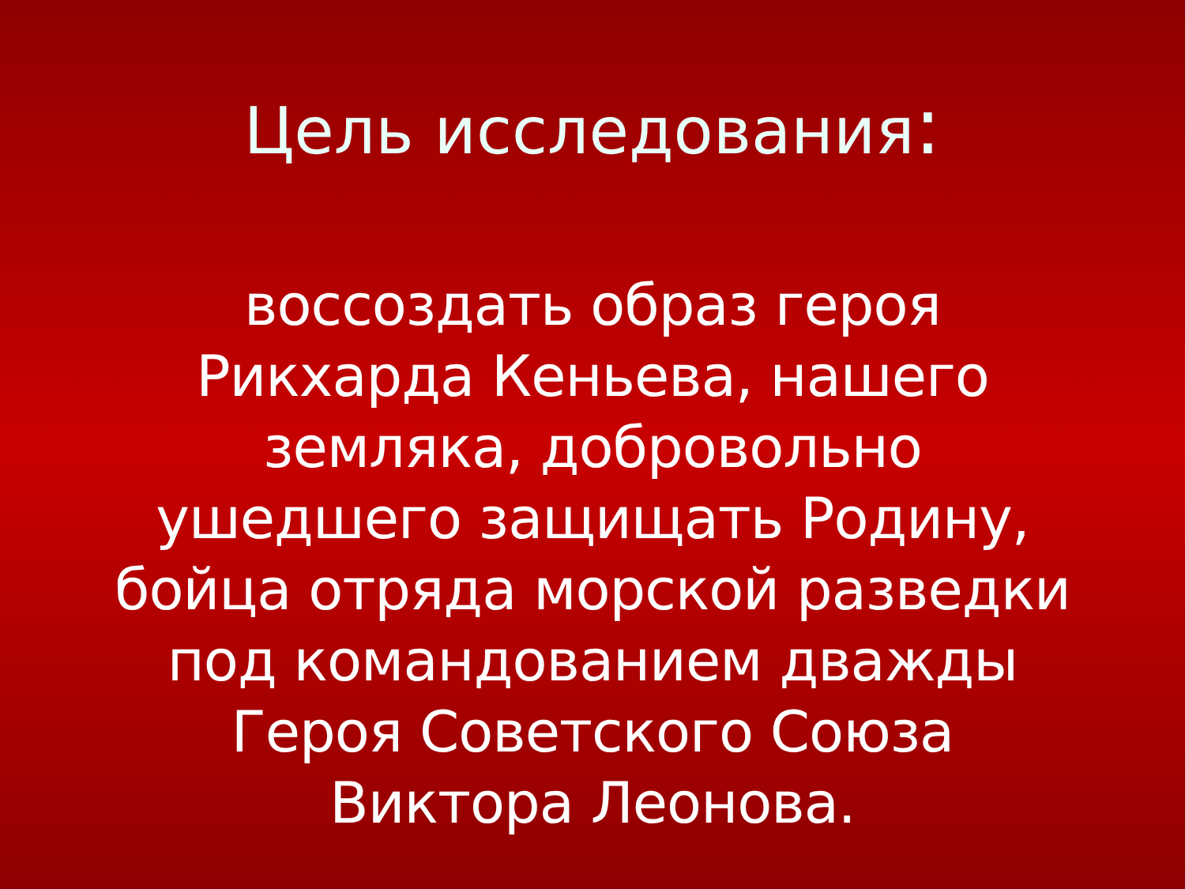Цель исследования:
воссоздать образ героя
Рикхарда Кеньева, нашего
земляка, добровольно
ушедшего защищать Родину,
бойца отряда морской разведки
под командованием дважды
Героя Советского Союза
Виктора Леонова.